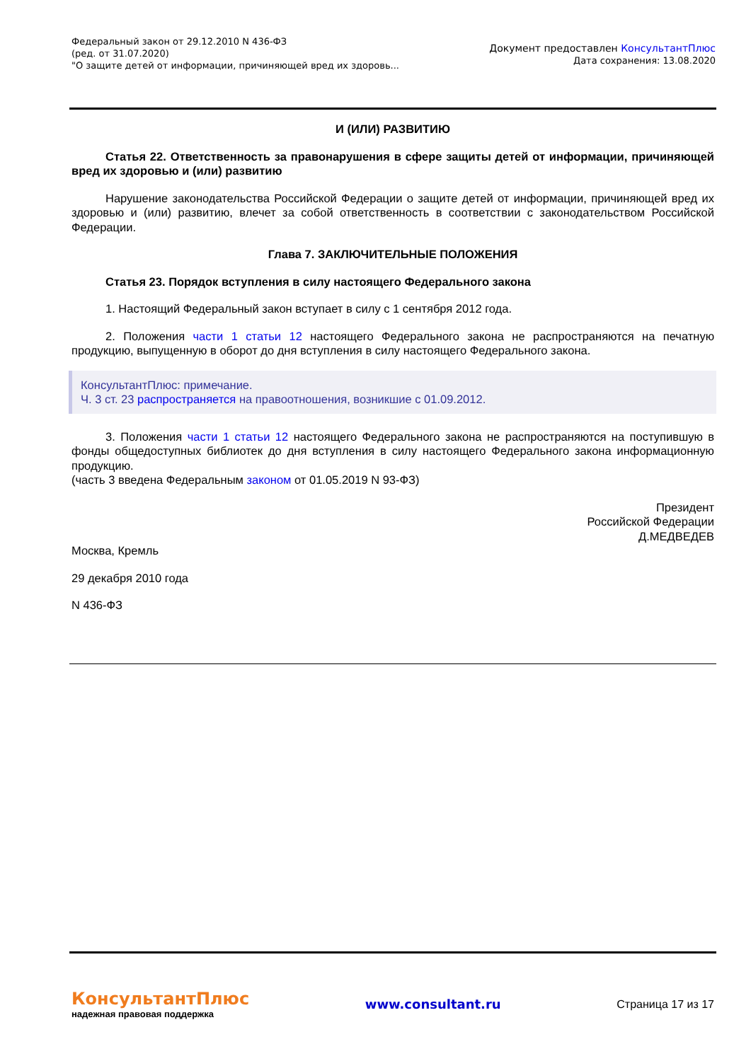Федеральный закон от 29.12.2010 N 436-ФЗ
(ред. от 31.07.2020)
"О защите детей от информации, причиняющей вред их здоровь...
Документ предоставлен КонсультантПлюс
Дата сохранения: 13.08.2020
И (ИЛИ) РАЗВИТИЮ
Статья 22. Ответственность за правонарушения в сфере защиты детей от информации, причиняющей вред их здоровью и (или) развитию
Нарушение законодательства Российской Федерации о защите детей от информации, причиняющей вред их здоровью и (или) развитию, влечет за собой ответственность в соответствии с законодательством Российской Федерации.
Глава 7. ЗАКЛЮЧИТЕЛЬНЫЕ ПОЛОЖЕНИЯ
Статья 23. Порядок вступления в силу настоящего Федерального закона
1. Настоящий Федеральный закон вступает в силу с 1 сентября 2012 года.
2. Положения части 1 статьи 12 настоящего Федерального закона не распространяются на печатную продукцию, выпущенную в оборот до дня вступления в силу настоящего Федерального закона.
КонсультантПлюс: примечание.
Ч. 3 ст. 23 распространяется на правоотношения, возникшие с 01.09.2012.
3. Положения части 1 статьи 12 настоящего Федерального закона не распространяются на поступившую в фонды общедоступных библиотек до дня вступления в силу настоящего Федерального закона информационную продукцию.
(часть 3 введена Федеральным законом от 01.05.2019 N 93-ФЗ)
Президент
Российской Федерации
Д.МЕДВЕДЕВ
Москва, Кремль
29 декабря 2010 года
N 436-ФЗ
КонсультантПлюс
надежная правовая поддержка
www.consultant.ru Страница 17 из 17